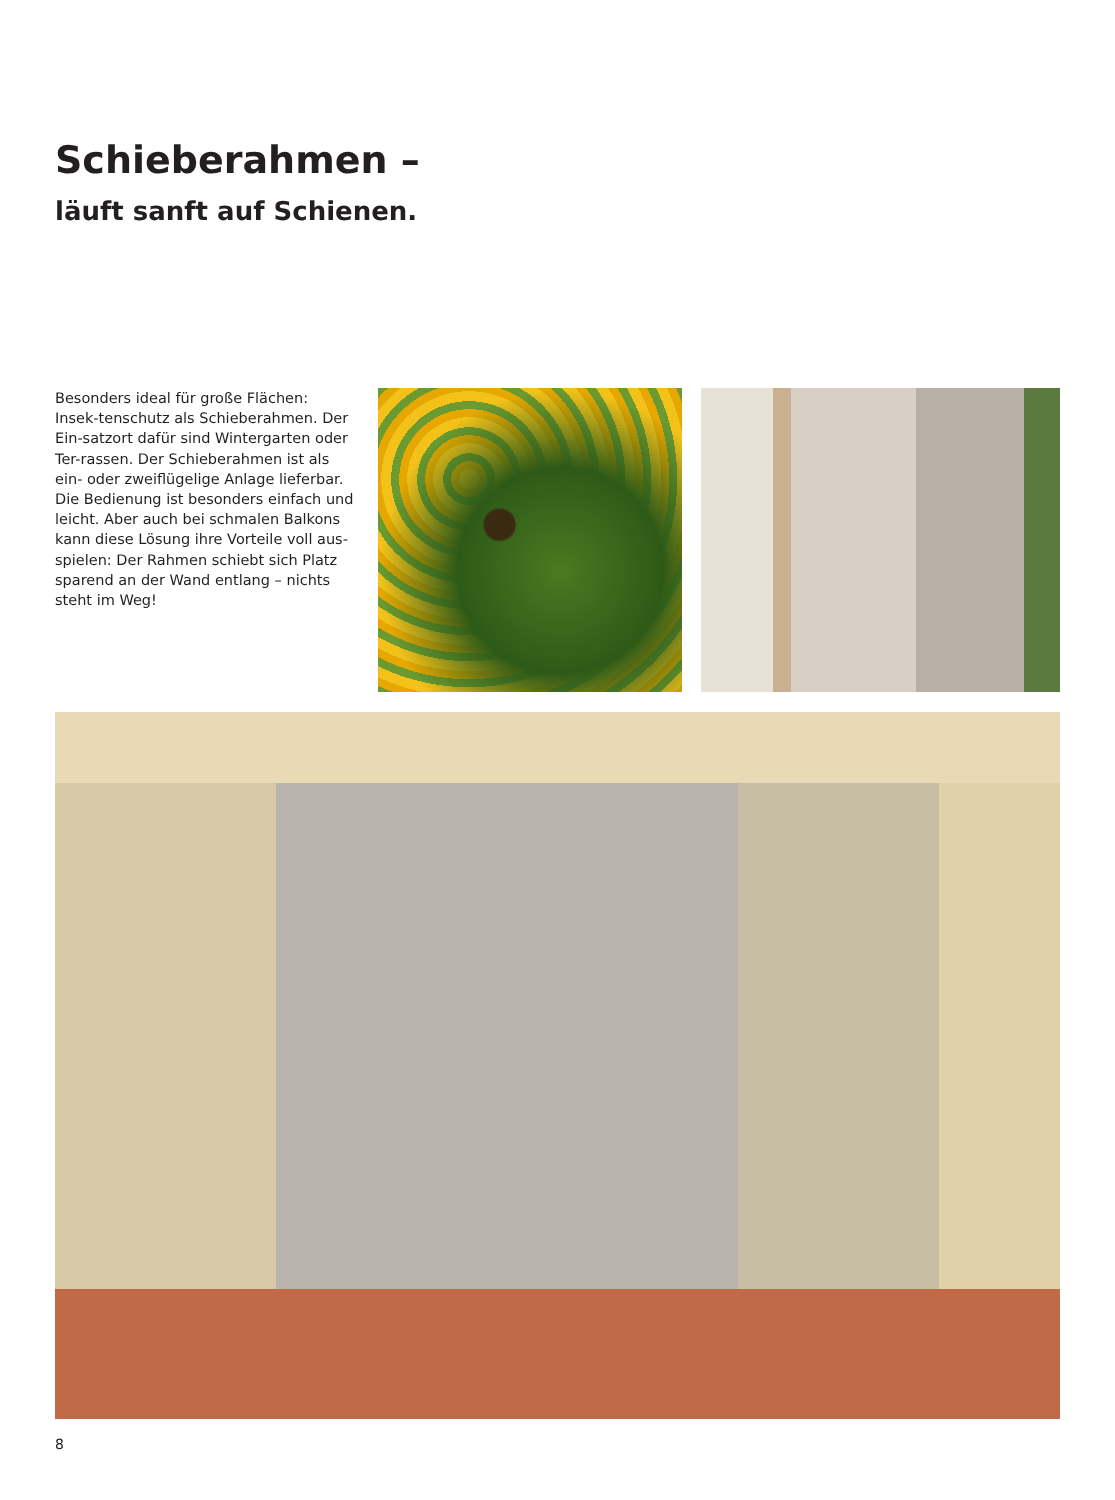Schieberahmen –
läuft sanft auf Schienen.
Besonders ideal für große Flächen: Insek-tenschutz als Schieberahmen. Der Ein-satzort dafür sind Wintergarten oder Ter-rassen. Der Schieberahmen ist als ein- oder zweiflügelige Anlage lieferbar. Die Bedienung ist besonders einfach und leicht. Aber auch bei schmalen Balkons kann diese Lösung ihre Vorteile voll aus-spielen: Der Rahmen schiebt sich Platz sparend an der Wand entlang – nichts steht im Weg!
8